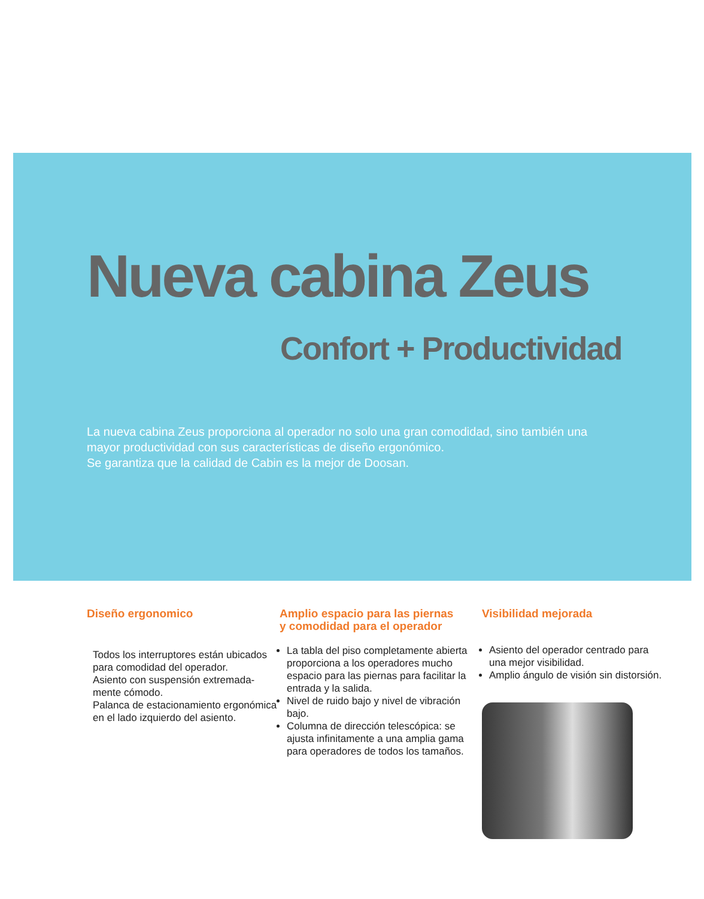Nueva cabina Zeus
Confort + Productividad
La nueva cabina Zeus proporciona al operador no solo una gran comodidad, sino también una mayor productividad con sus características de diseño ergonómico.
Se garantiza que la calidad de Cabin es la mejor de Doosan.
Diseño ergonomico
Todos los interruptores están ubicados para comodidad del operador.
Asiento con suspensión extremada-mente cómodo.
Palanca de estacionamiento ergonómica en el lado izquierdo del asiento.
Amplio espacio para las piernas
y comodidad para el operador
La tabla del piso completamente abierta proporciona a los operadores mucho espacio para las piernas para facilitar la entrada y la salida.
Nivel de ruido bajo y nivel de vibración bajo.
Columna de dirección telescópica: se ajusta infinitamente a una amplia gama para operadores de todos los tamaños.
Visibilidad mejorada
Asiento del operador centrado para una mejor visibilidad.
Amplio ángulo de visión sin distorsión.